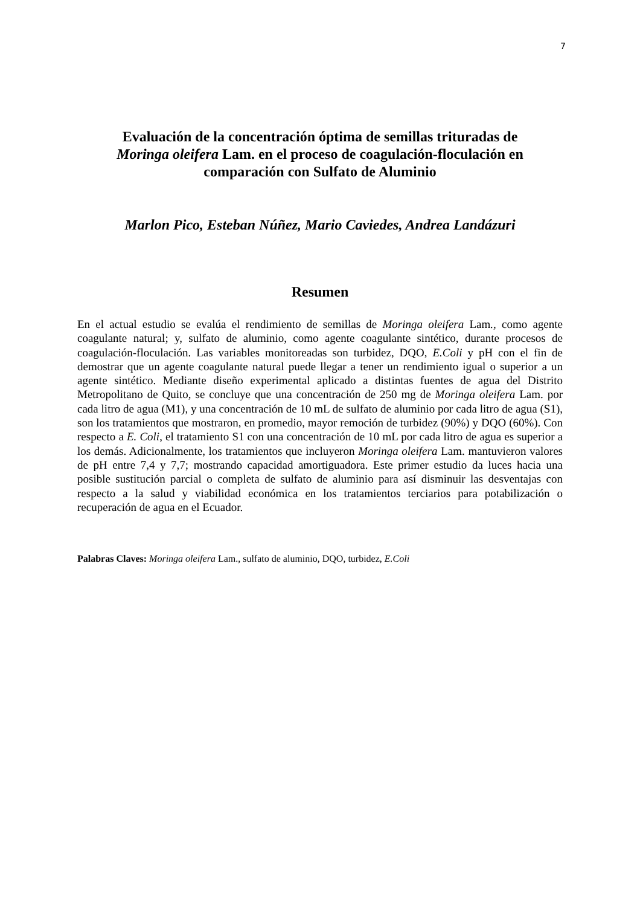7
Evaluación de la concentración óptima de semillas trituradas de
Moringa oleifera Lam. en el proceso de coagulación-floculación en
comparación con Sulfato de Aluminio
Marlon Pico, Esteban Núñez, Mario Caviedes, Andrea Landázuri
Resumen
En el actual estudio se evalúa el rendimiento de semillas de Moringa oleifera Lam., como agente coagulante natural; y, sulfato de aluminio, como agente coagulante sintético, durante procesos de coagulación-floculación. Las variables monitoreadas son turbidez, DQO, E.Coli y pH con el fin de demostrar que un agente coagulante natural puede llegar a tener un rendimiento igual o superior a un agente sintético. Mediante diseño experimental aplicado a distintas fuentes de agua del Distrito Metropolitano de Quito, se concluye que una concentración de 250 mg de Moringa oleifera Lam. por cada litro de agua (M1), y una concentración de 10 mL de sulfato de aluminio por cada litro de agua (S1), son los tratamientos que mostraron, en promedio, mayor remoción de turbidez (90%) y DQO (60%). Con respecto a E. Coli, el tratamiento S1 con una concentración de 10 mL por cada litro de agua es superior a los demás. Adicionalmente, los tratamientos que incluyeron Moringa oleifera Lam. mantuvieron valores de pH entre 7,4 y 7,7; mostrando capacidad amortiguadora. Este primer estudio da luces hacia una posible sustitución parcial o completa de sulfato de aluminio para así disminuir las desventajas con respecto a la salud y viabilidad económica en los tratamientos terciarios para potabilización o recuperación de agua en el Ecuador.
Palabras Claves: Moringa oleifera Lam., sulfato de aluminio, DQO, turbidez, E.Coli